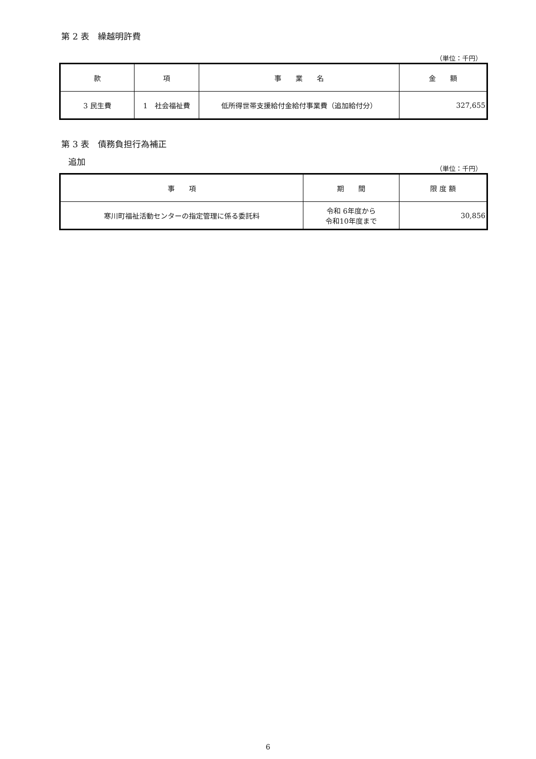第 2 表　繰越明許費
（単位：千円）
| 款 | 項 | 事 業 名 | 金 額 |
| --- | --- | --- | --- |
| 3 民生費 | 1 社会福祉費 | 低所得世帯支援給付金給付事業費（追加給付分） | 327,655 |
第 3 表　債務負担行為補正
追加
（単位：千円）
| 事 項 | 期 間 | 限 度 額 |
| --- | --- | --- |
| 寒川町福祉活動センターの指定管理に係る委託料 | 令和 6年度から 令和10年度まで | 30,856 |
6